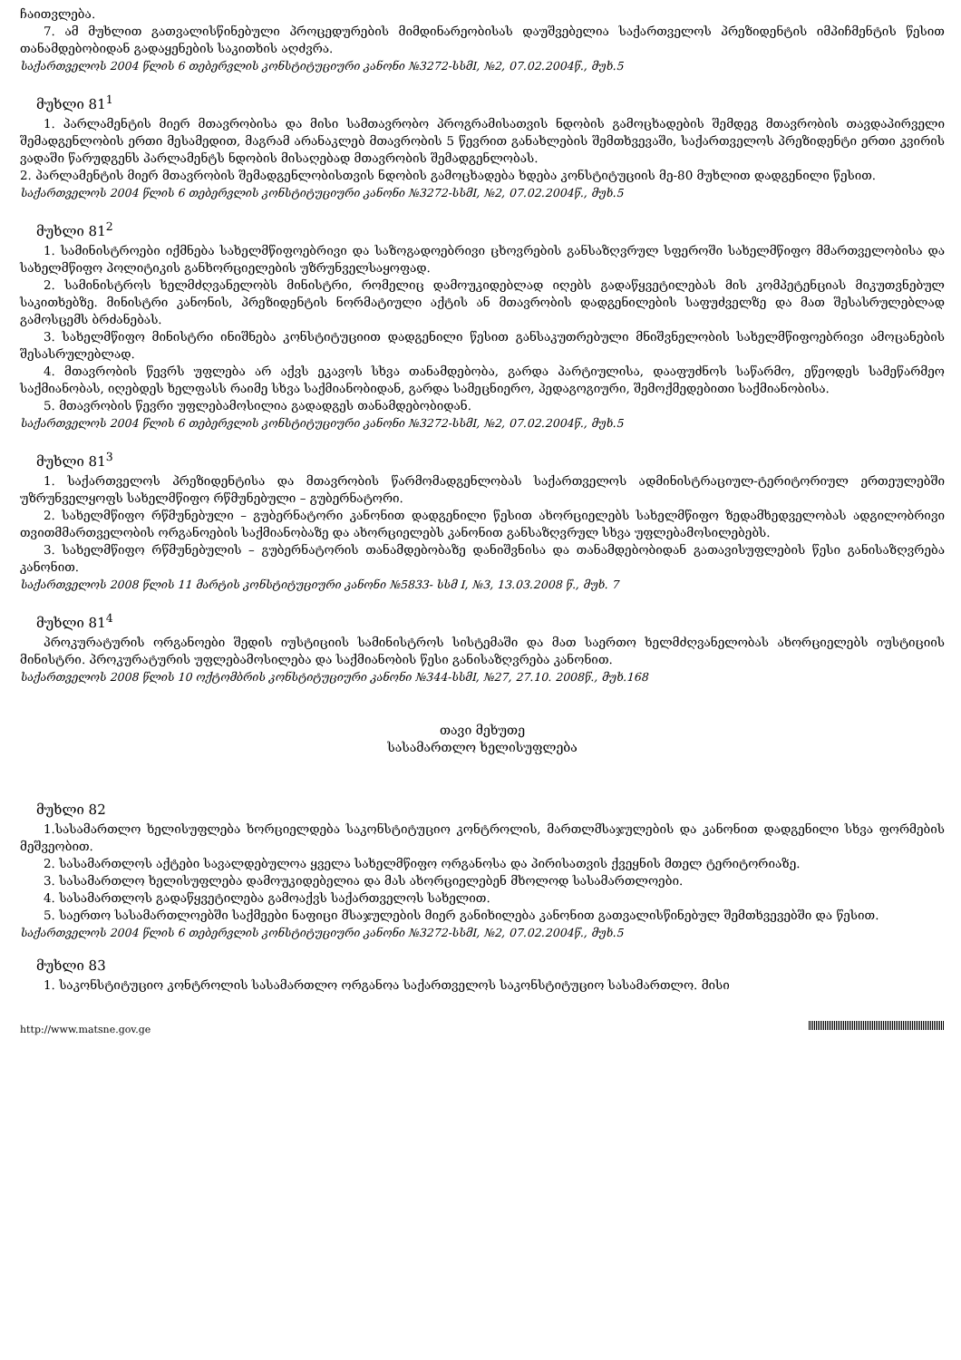ჩაითვლება.
7. ამ მუხლით გათვალისწინებული პროცედურების მიმდინარეობისას დაუშვებელია საქართველოს პრეზიდენტის იმპიჩმენტის წესით თანამდებობიდან გადაყენების საკითხის აღძვრა.
საქართველოს 2004 წლის 6 თებერვლის კონსტიტუციური კანონი №3272-სსმI, №2, 07.02.2004წ., მუხ.5
მუხლი 81<sup>1</sup>
1. პარლამენტის მიერ მთავრობისა და მისი სამთავრობო პროგრამისათვის ნდობის გამოცხადების შემდეგ მთავრობის თავდაპირველი შემადგენლობის ერთი მესამედით, მაგრამ არანაკლებ მთავრობის 5 წევრით განახლების შემთხვევაში, საქართველოს პრეზიდენტი ერთი კვირის ვადაში წარუდგენს პარლამენტს ნდობის მისაღებად მთავრობის შემადგენლობას.
2. პარლამენტის მიერ მთავრობის შემადგენლობისთვის ნდობის გამოცხადება ხდება კონსტიტუციის მე-80 მუხლით დადგენილი წესით.
საქართველოს 2004 წლის 6 თებერვლის კონსტიტუციური კანონი №3272-სსმI, №2, 07.02.2004წ., მუხ.5
მუხლი 81<sup>2</sup>
1. სამინისტროები იქმნება სახელმწიფოებრივი და საზოგადოებრივი ცხოვრების განსაზღვრულ სფეროში სახელმწიფო მმართველობისა და სახელმწიფო პოლიტიკის განხორციელების უზრუნველსაყოფად.
2. სამინისტროს ხელმძღვანელობს მინისტრი, რომელიც დამოუკიდებლად იღებს გადაწყვეტილებას მის კომპეტენციას მიკუთვნებულ საკითხებზე. მინისტრი კანონის, პრეზიდენტის ნორმატიული აქტის ან მთავრობის დადგენილების საფუძველზე და მათ შესასრულებლად გამოსცემს ბრძანებას.
3. სახელმწიფო მინისტრი ინიშნება კონსტიტუციით დადგენილი წესით განსაკუთრებული მნიშვნელობის სახელმწიფოებრივი ამოცანების შესასრულებლად.
4. მთავრობის წევრს უფლება არ აქვს ეკავოს სხვა თანამდებობა, გარდა პარტიულისა, დააფუძნოს საწარმო, ეწეოდეს სამეწარმეო საქმიანობას, იღებდეს ხელფასს რაიმე სხვა საქმიანობიდან, გარდა სამეცნიერო, პედაგოგიური, შემოქმედებითი საქმიანობისა.
5. მთავრობის წევრი უფლებამოსილია გადადგეს თანამდებობიდან.
საქართველოს 2004 წლის 6 თებერვლის კონსტიტუციური კანონი №3272-სსმI, №2, 07.02.2004წ., მუხ.5
მუხლი 81<sup>3</sup>
1. საქართველოს პრეზიდენტისა და მთავრობის წარმომადგენლობას საქართველოს ადმინისტრაციულ-ტერიტორიულ ერთეულებში უზრუნველყოფს სახელმწიფო რწმუნებული – გუბერნატორი.
2. სახელმწიფო რწმუნებული – გუბერნატორი კანონით დადგენილი წესით ახორციელებს სახელმწიფო ზედამხედველობას ადგილობრივი თვითმმართველობის ორგანოების საქმიანობაზე და ახორციელებს კანონით განსაზღვრულ სხვა უფლებამოსილებებს.
3. სახელმწიფო რწმუნებულის – გუბერნატორის თანამდებობაზე დანიშვნისა და თანამდებობიდან გათავისუფლების წესი განისაზღვრება კანონით.
საქართველოს 2008 წლის 11 მარტის კონსტიტუციური კანონი №5833- სსმ I, №3, 13.03.2008 წ., მუხ. 7
მუხლი 81<sup>4</sup>
პროკურატურის ორგანოები შედის იუსტიციის სამინისტროს სისტემაში და მათ საერთო ხელმძღვანელობას ახორციელებს იუსტიციის მინისტრი. პროკურატურის უფლებამოსილება და საქმიანობის წესი განისაზღვრება კანონით.
საქართველოს 2008 წლის 10 ოქტომბრის კონსტიტუციური კანონი №344-სსმI, №27, 27.10. 2008წ., მუხ.168
თავი მეხუთე
სასამართლო ხელისუფლება
მუხლი 82
1.სასამართლო ხელისუფლება ხორციელდება საკონსტიტუციო კონტროლის, მართლმსაჯულების და კანონით დადგენილი სხვა ფორმების მეშვეობით.
2. სასამართლოს აქტები სავალდებულოა ყველა სახელმწიფო ორგანოსა და პირისათვის ქვეყნის მთელ ტერიტორიაზე.
3. სასამართლო ხელისუფლება დამოუკიდებელია და მას ახორციელებენ მხოლოდ სასამართლოები.
4. სასამართლოს გადაწყვეტილება გამოაქვს საქართველოს სახელით.
5. საერთო სასამართლოებში საქმეები ნაფიცი მსაჯულების მიერ განიხილება კანონით გათვალისწინებულ შემთხვევებში და წესით.
საქართველოს 2004 წლის 6 თებერვლის კონსტიტუციური კანონი №3272-სსმI, №2, 07.02.2004წ., მუხ.5
მუხლი 83
1. საკონსტიტუციო კონტროლის სასამართლო ორგანოა საქართველოს საკონსტიტუციო სასამართლო. მისი
http://www.matsne.gov.ge